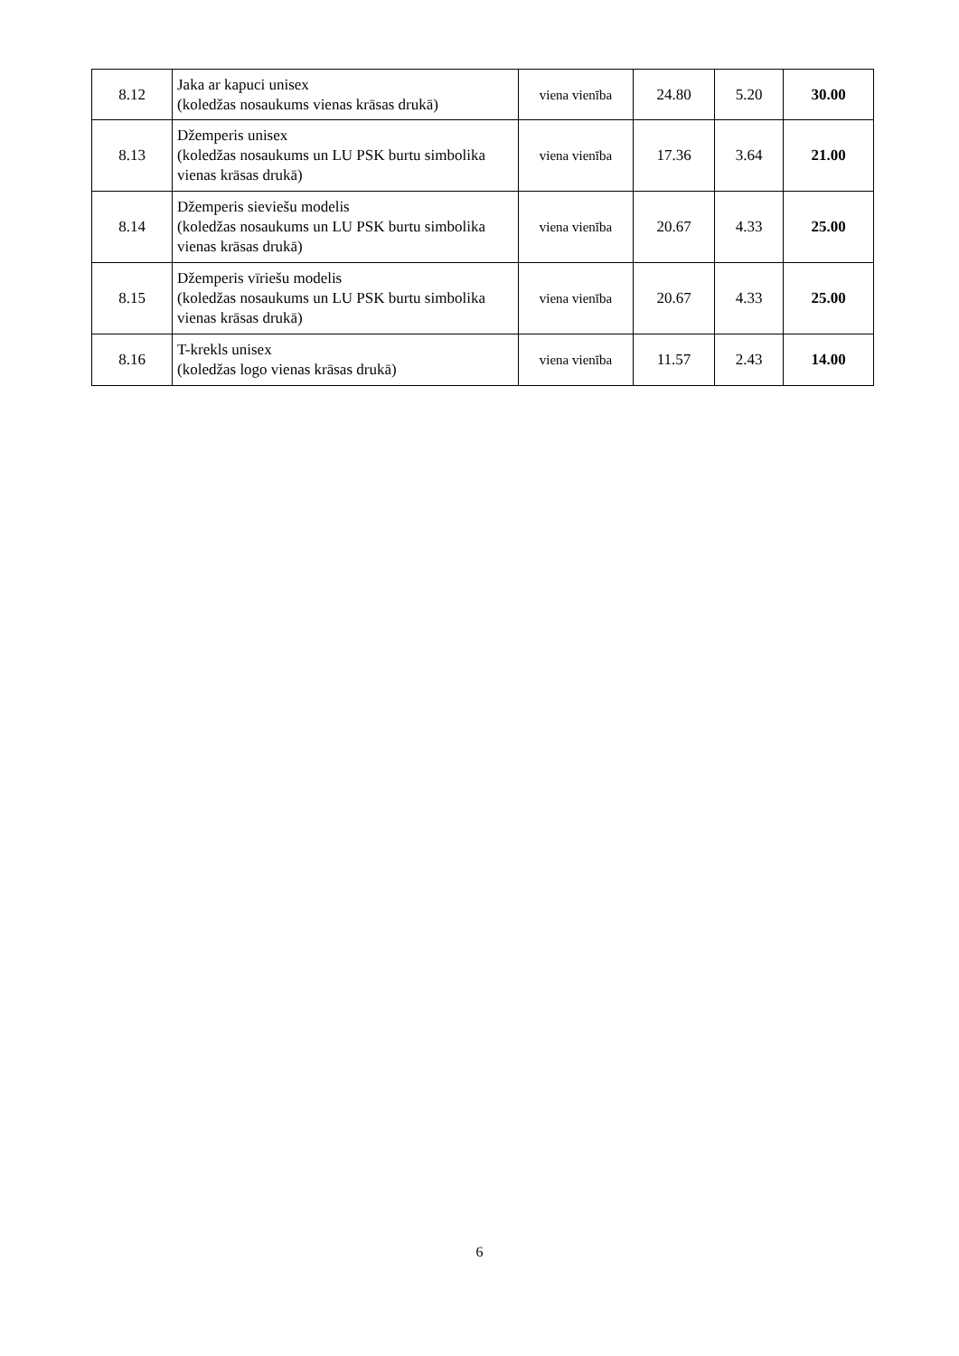| 8.12 | Jaka ar kapuci unisex (koledžas nosaukums vienas krāsas drukā) | viena vienība | 24.80 | 5.20 | 30.00 |
| 8.13 | Džemperis unisex (koledžas nosaukums un LU PSK burtu simbolika vienas krāsas drukā) | viena vienība | 17.36 | 3.64 | 21.00 |
| 8.14 | Džemperis sieviešu modelis (koledžas nosaukums un LU PSK burtu simbolika vienas krāsas drukā) | viena vienība | 20.67 | 4.33 | 25.00 |
| 8.15 | Džemperis vīriešu modelis (koledžas nosaukums un LU PSK burtu simbolika vienas krāsas drukā) | viena vienība | 20.67 | 4.33 | 25.00 |
| 8.16 | T-krekls unisex (koledžas logo vienas krāsas drukā) | viena vienība | 11.57 | 2.43 | 14.00 |
6